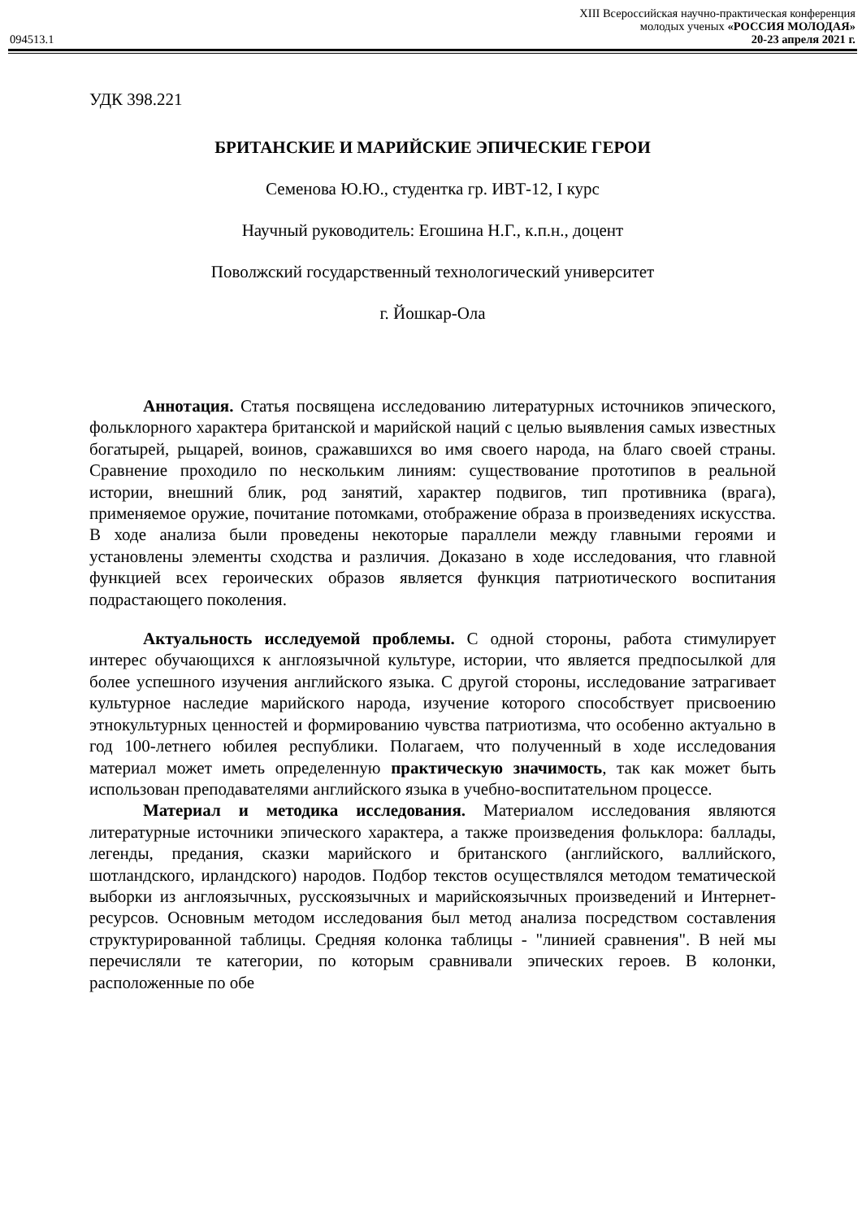XIII Всероссийская научно-практическая конференция
молодых ученых «РОССИЯ МОЛОДАЯ»
094513.1 20-23 апреля 2021 г.
УДК 398.221
БРИТАНСКИЕ И МАРИЙСКИЕ ЭПИЧЕСКИЕ ГЕРОИ
Семенова Ю.Ю., студентка гр. ИВТ-12, I курс
Научный руководитель: Егошина Н.Г., к.п.н., доцент
Поволжский государственный технологический университет
г. Йошкар-Ола
Аннотация. Статья посвящена исследованию литературных источников эпического, фольклорного характера британской и марийской наций с целью выявления самых известных богатырей, рыцарей, воинов, сражавшихся во имя своего народа, на благо своей страны. Сравнение проходило по нескольким линиям: существование прототипов в реальной истории, внешний блик, род занятий, характер подвигов, тип противника (врага), применяемое оружие, почитание потомками, отображение образа в произведениях искусства. В ходе анализа были проведены некоторые параллели между главными героями и установлены элементы сходства и различия. Доказано в ходе исследования, что главной функцией всех героических образов является функция патриотического воспитания подрастающего поколения.
Актуальность исследуемой проблемы. С одной стороны, работа стимулирует интерес обучающихся к англоязычной культуре, истории, что является предпосылкой для более успешного изучения английского языка. С другой стороны, исследование затрагивает культурное наследие марийского народа, изучение которого способствует присвоению этнокультурных ценностей и формированию чувства патриотизма, что особенно актуально в год 100-летнего юбилея республики. Полагаем, что полученный в ходе исследования материал может иметь определенную практическую значимость, так как может быть использован преподавателями английского языка в учебно-воспитательном процессе.
Материал и методика исследования. Материалом исследования являются литературные источники эпического характера, а также произведения фольклора: баллады, легенды, предания, сказки марийского и британского (английского, валлийского, шотландского, ирландского) народов. Подбор текстов осуществлялся методом тематической выборки из англоязычных, русскоязычных и марийскоязычных произведений и Интернет-ресурсов. Основным методом исследования был метод анализа посредством составления структурированной таблицы. Средняя колонка таблицы - "линией сравнения". В ней мы перечисляли те категории, по которым сравнивали эпических героев. В колонки, расположенные по обе